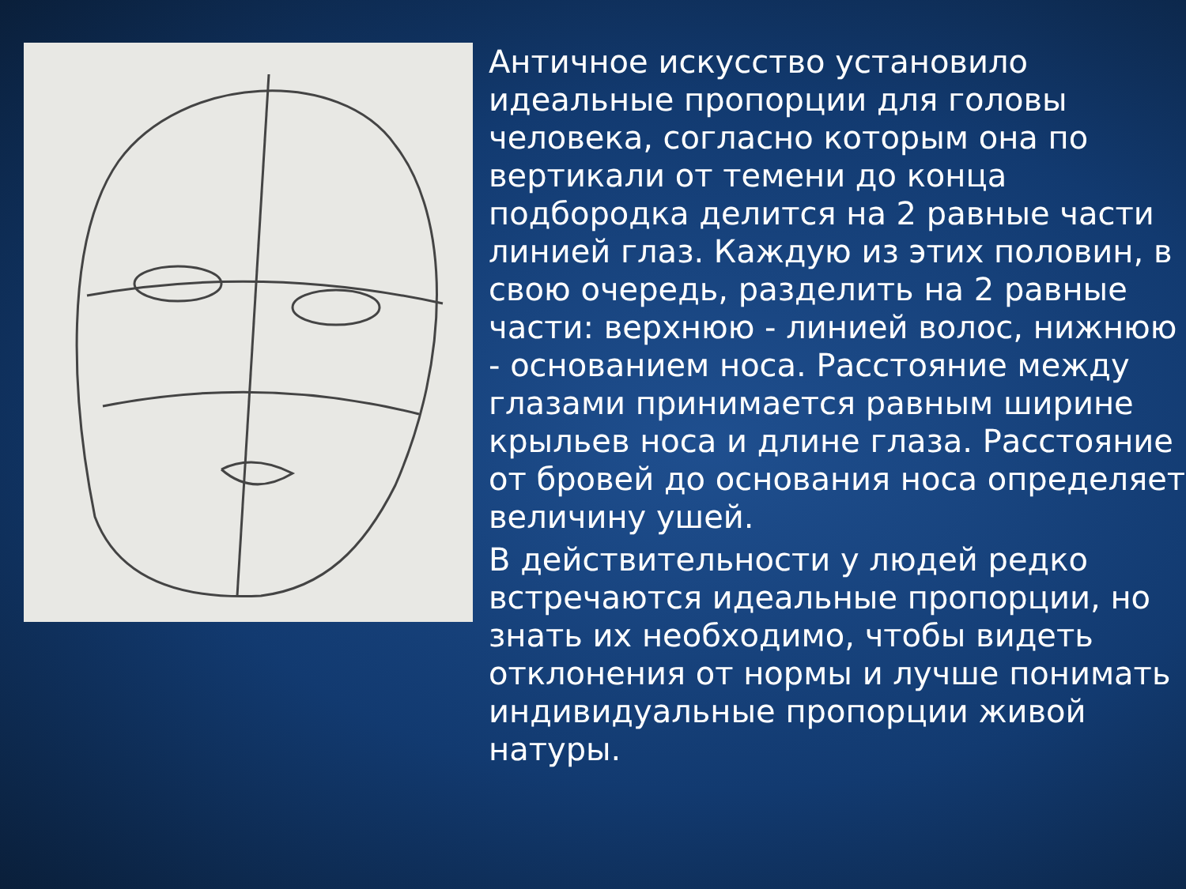Античное искусство установило идеальные пропорции для головы человека, согласно которым она по вертикали от темени до конца подбородка делится на 2 равные части линией глаз. Каждую из этих половин, в свою очередь, разделить на 2 равные части: верхнюю - линией волос, нижнюю - основанием носа. Расстояние между глазами принимается равным ширине крыльев носа и длине глаза. Расстояние от бровей до основания носа определяет величину ушей.
В действительности у людей редко встречаются идеальные пропорции, но знать их необходимо, чтобы видеть отклонения от нормы и лучше понимать индивидуальные пропорции живой натуры.